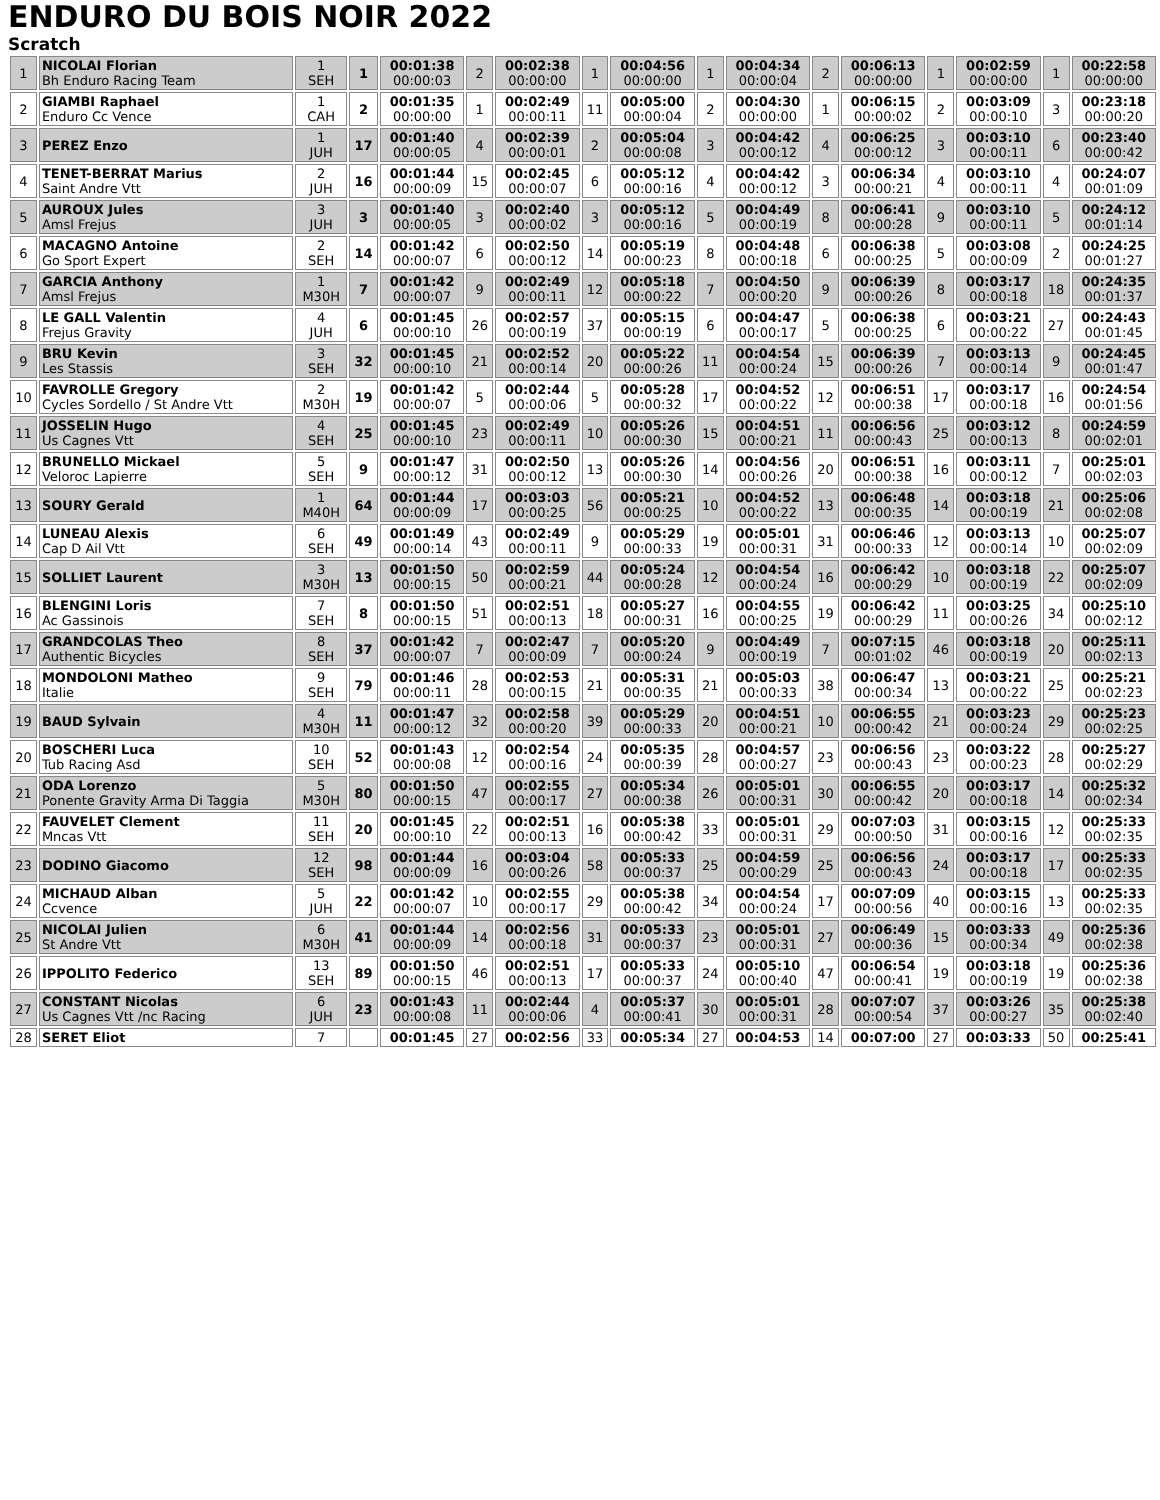ENDURO DU BOIS NOIR 2022
Scratch
| 1 | NICOLAI Florian Bh Enduro Racing Team | 1 SEH | 1 | 00:01:38 00:00:03 | 2 | 00:02:38 00:00:00 | 1 | 00:04:56 00:00:00 | 1 | 00:04:34 00:00:04 | 2 | 00:06:13 00:00:00 | 1 | 00:02:59 00:00:00 | 1 | 00:22:58 00:00:00 |
| 2 | GIAMBI Raphael Enduro Cc Vence | 1 CAH | 2 | 00:01:35 00:00:00 | 1 | 00:02:49 00:00:11 | 11 | 00:05:00 00:00:04 | 2 | 00:04:30 00:00:00 | 1 | 00:06:15 00:00:02 | 2 | 00:03:09 00:00:10 | 3 | 00:23:18 00:00:20 |
| 3 | PEREZ Enzo | 1 JUH | 17 | 00:01:40 00:00:05 | 4 | 00:02:39 00:00:01 | 2 | 00:05:04 00:00:08 | 3 | 00:04:42 00:00:12 | 4 | 00:06:25 00:00:12 | 3 | 00:03:10 00:00:11 | 6 | 00:23:40 00:00:42 |
| 4 | TENET-BERRAT Marius Saint Andre Vtt | 2 JUH | 16 | 00:01:44 00:00:09 | 15 | 00:02:45 00:00:07 | 6 | 00:05:12 00:00:16 | 4 | 00:04:42 00:00:12 | 3 | 00:06:34 00:00:21 | 4 | 00:03:10 00:00:11 | 4 | 00:24:07 00:01:09 |
| 5 | AUROUX Jules Amsl Frejus | 3 JUH | 3 | 00:01:40 00:00:05 | 3 | 00:02:40 00:00:02 | 3 | 00:05:12 00:00:16 | 5 | 00:04:49 00:00:19 | 8 | 00:06:41 00:00:28 | 9 | 00:03:10 00:00:11 | 5 | 00:24:12 00:01:14 |
| 6 | MACAGNO Antoine Go Sport Expert | 2 SEH | 14 | 00:01:42 00:00:07 | 6 | 00:02:50 00:00:12 | 14 | 00:05:19 00:00:23 | 8 | 00:04:48 00:00:18 | 6 | 00:06:38 00:00:25 | 5 | 00:03:08 00:00:09 | 2 | 00:24:25 00:01:27 |
| 7 | GARCIA Anthony Amsl Frejus | 1 M30H | 7 | 00:01:42 00:00:07 | 9 | 00:02:49 00:00:11 | 12 | 00:05:18 00:00:22 | 7 | 00:04:50 00:00:20 | 9 | 00:06:39 00:00:26 | 8 | 00:03:17 00:00:18 | 18 | 00:24:35 00:01:37 |
| 8 | LE GALL Valentin Frejus Gravity | 4 JUH | 6 | 00:01:45 00:00:10 | 26 | 00:02:57 00:00:19 | 37 | 00:05:15 00:00:19 | 6 | 00:04:47 00:00:17 | 5 | 00:06:38 00:00:25 | 6 | 00:03:21 00:00:22 | 27 | 00:24:43 00:01:45 |
| 9 | BRU Kevin Les Stassis | 3 SEH | 32 | 00:01:45 00:00:10 | 21 | 00:02:52 00:00:14 | 20 | 00:05:22 00:00:26 | 11 | 00:04:54 00:00:24 | 15 | 00:06:39 00:00:26 | 7 | 00:03:13 00:00:14 | 9 | 00:24:45 00:01:47 |
| 10 | FAVROLLE Gregory Cycles Sordello / St Andre Vtt | 2 M30H | 19 | 00:01:42 00:00:07 | 5 | 00:02:44 00:00:06 | 5 | 00:05:28 00:00:32 | 17 | 00:04:52 00:00:22 | 12 | 00:06:51 00:00:38 | 17 | 00:03:17 00:00:18 | 16 | 00:24:54 00:01:56 |
| 11 | JOSSELIN Hugo Us Cagnes Vtt | 4 SEH | 25 | 00:01:45 00:00:10 | 23 | 00:02:49 00:00:11 | 10 | 00:05:26 00:00:30 | 15 | 00:04:51 00:00:21 | 11 | 00:06:56 00:00:43 | 25 | 00:03:12 00:00:13 | 8 | 00:24:59 00:02:01 |
| 12 | BRUNELLO Mickael Veloroc Lapierre | 5 SEH | 9 | 00:01:47 00:00:12 | 31 | 00:02:50 00:00:12 | 13 | 00:05:26 00:00:30 | 14 | 00:04:56 00:00:26 | 20 | 00:06:51 00:00:38 | 16 | 00:03:11 00:00:12 | 7 | 00:25:01 00:02:03 |
| 13 | SOURY Gerald | 1 M40H | 64 | 00:01:44 00:00:09 | 17 | 00:03:03 00:00:25 | 56 | 00:05:21 00:00:25 | 10 | 00:04:52 00:00:22 | 13 | 00:06:48 00:00:35 | 14 | 00:03:18 00:00:19 | 21 | 00:25:06 00:02:08 |
| 14 | LUNEAU Alexis Cap D Ail Vtt | 6 SEH | 49 | 00:01:49 00:00:14 | 43 | 00:02:49 00:00:11 | 9 | 00:05:29 00:00:33 | 19 | 00:05:01 00:00:31 | 31 | 00:06:46 00:00:33 | 12 | 00:03:13 00:00:14 | 10 | 00:25:07 00:02:09 |
| 15 | SOLLIET Laurent | 3 M30H | 13 | 00:01:50 00:00:15 | 50 | 00:02:59 00:00:21 | 44 | 00:05:24 00:00:28 | 12 | 00:04:54 00:00:24 | 16 | 00:06:42 00:00:29 | 10 | 00:03:18 00:00:19 | 22 | 00:25:07 00:02:09 |
| 16 | BLENGINI Loris Ac Gassinois | 7 SEH | 8 | 00:01:50 00:00:15 | 51 | 00:02:51 00:00:13 | 18 | 00:05:27 00:00:31 | 16 | 00:04:55 00:00:25 | 19 | 00:06:42 00:00:29 | 11 | 00:03:25 00:00:26 | 34 | 00:25:10 00:02:12 |
| 17 | GRANDCOLAS Theo Authentic Bicycles | 8 SEH | 37 | 00:01:42 00:00:07 | 7 | 00:02:47 00:00:09 | 7 | 00:05:20 00:00:24 | 9 | 00:04:49 00:00:19 | 7 | 00:07:15 00:01:02 | 46 | 00:03:18 00:00:19 | 20 | 00:25:11 00:02:13 |
| 18 | MONDOLONI Matheo Italie | 9 SEH | 79 | 00:01:46 00:00:11 | 28 | 00:02:53 00:00:15 | 21 | 00:05:31 00:00:35 | 21 | 00:05:03 00:00:33 | 38 | 00:06:47 00:00:34 | 13 | 00:03:21 00:00:22 | 25 | 00:25:21 00:02:23 |
| 19 | BAUD Sylvain | 4 M30H | 11 | 00:01:47 00:00:12 | 32 | 00:02:58 00:00:20 | 39 | 00:05:29 00:00:33 | 20 | 00:04:51 00:00:21 | 10 | 00:06:55 00:00:42 | 21 | 00:03:23 00:00:24 | 29 | 00:25:23 00:02:25 |
| 20 | BOSCHERI Luca Tub Racing Asd | 10 SEH | 52 | 00:01:43 00:00:08 | 12 | 00:02:54 00:00:16 | 24 | 00:05:35 00:00:39 | 28 | 00:04:57 00:00:27 | 23 | 00:06:56 00:00:43 | 23 | 00:03:22 00:00:23 | 28 | 00:25:27 00:02:29 |
| 21 | ODA Lorenzo Ponente Gravity Arma Di Taggia | 5 M30H | 80 | 00:01:50 00:00:15 | 47 | 00:02:55 00:00:17 | 27 | 00:05:34 00:00:38 | 26 | 00:05:01 00:00:31 | 30 | 00:06:55 00:00:42 | 20 | 00:03:17 00:00:18 | 14 | 00:25:32 00:02:34 |
| 22 | FAUVELET Clement Mncas Vtt | 11 SEH | 20 | 00:01:45 00:00:10 | 22 | 00:02:51 00:00:13 | 16 | 00:05:38 00:00:42 | 33 | 00:05:01 00:00:31 | 29 | 00:07:03 00:00:50 | 31 | 00:03:15 00:00:16 | 12 | 00:25:33 00:02:35 |
| 23 | DODINO Giacomo | 12 SEH | 98 | 00:01:44 00:00:09 | 16 | 00:03:04 00:00:26 | 58 | 00:05:33 00:00:37 | 25 | 00:04:59 00:00:29 | 25 | 00:06:56 00:00:43 | 24 | 00:03:17 00:00:18 | 17 | 00:25:33 00:02:35 |
| 24 | MICHAUD Alban Ccvence | 5 JUH | 22 | 00:01:42 00:00:07 | 10 | 00:02:55 00:00:17 | 29 | 00:05:38 00:00:42 | 34 | 00:04:54 00:00:24 | 17 | 00:07:09 00:00:56 | 40 | 00:03:15 00:00:16 | 13 | 00:25:33 00:02:35 |
| 25 | NICOLAI Julien St Andre Vtt | 6 M30H | 41 | 00:01:44 00:00:09 | 14 | 00:02:56 00:00:18 | 31 | 00:05:33 00:00:37 | 23 | 00:05:01 00:00:31 | 27 | 00:06:49 00:00:36 | 15 | 00:03:33 00:00:34 | 49 | 00:25:36 00:02:38 |
| 26 | IPPOLITO Federico | 13 SEH | 89 | 00:01:50 00:00:15 | 46 | 00:02:51 00:00:13 | 17 | 00:05:33 00:00:37 | 24 | 00:05:10 00:00:40 | 47 | 00:06:54 00:00:41 | 19 | 00:03:18 00:00:19 | 19 | 00:25:36 00:02:38 |
| 27 | CONSTANT Nicolas Us Cagnes Vtt /nc Racing | 6 JUH | 23 | 00:01:43 00:00:08 | 11 | 00:02:44 00:00:06 | 4 | 00:05:37 00:00:41 | 30 | 00:05:01 00:00:31 | 28 | 00:07:07 00:00:54 | 37 | 00:03:26 00:00:27 | 35 | 00:25:38 00:02:40 |
| 28 | SERET Eliot | 7 | | 00:01:45 | 27 | 00:02:56 | 33 | 00:05:34 | 27 | 00:04:53 | 14 | 00:07:00 | 27 | 00:03:33 | 50 | 00:25:41 |